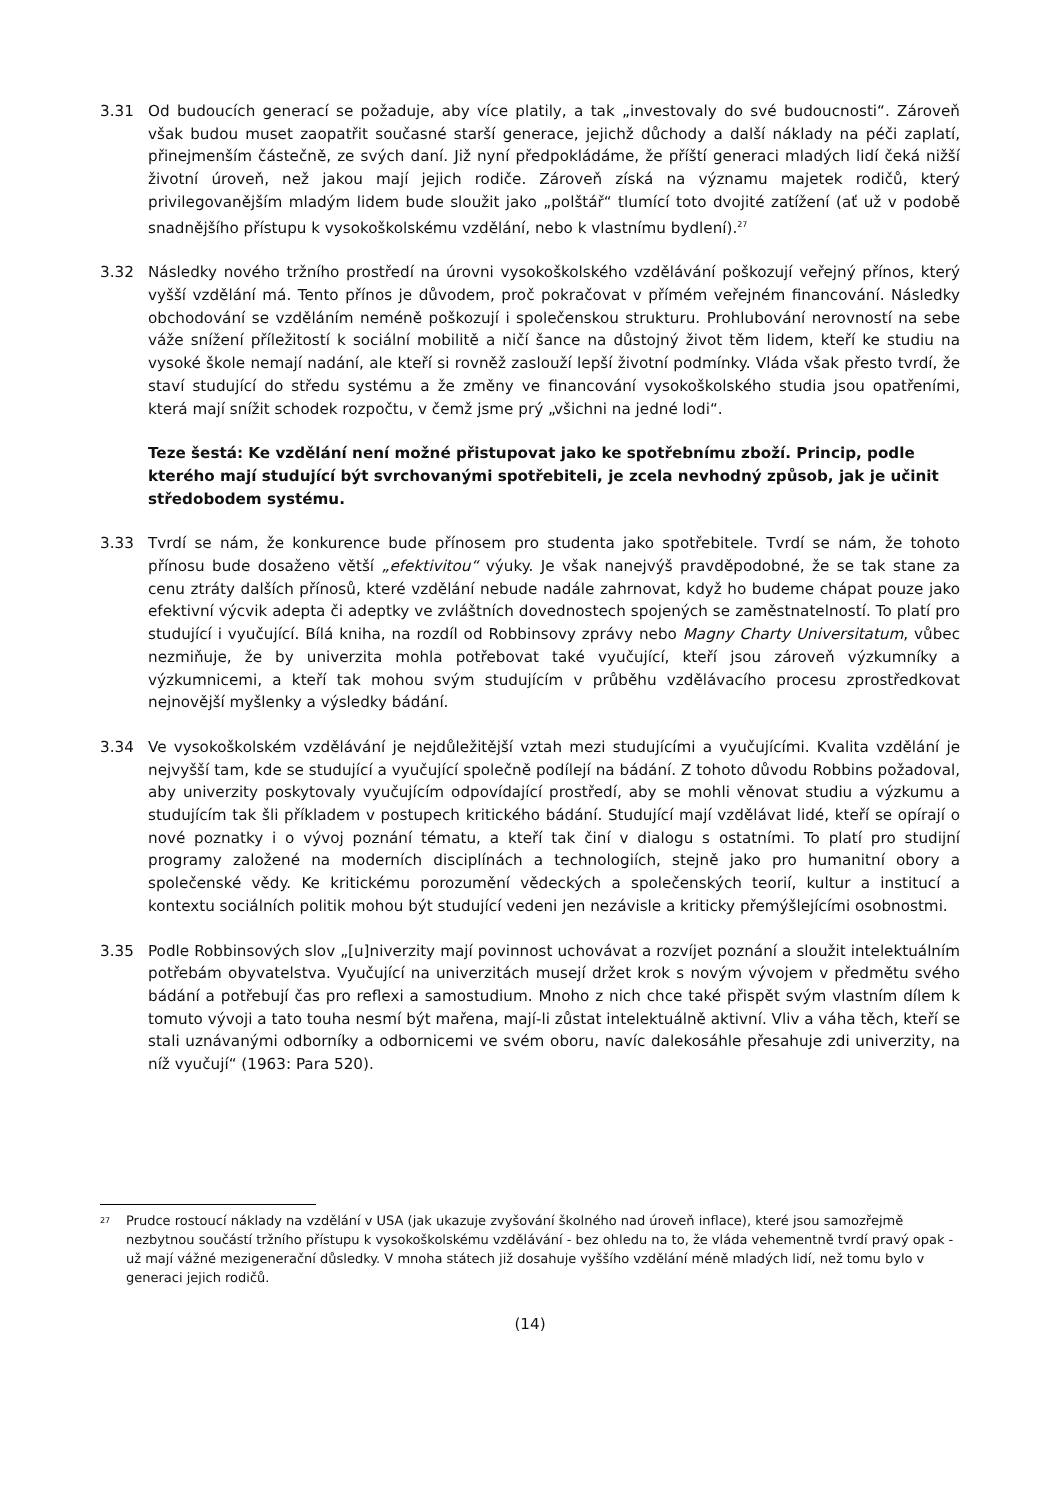3.31 Od budoucích generací se požaduje, aby více platily, a tak „investovaly do své budoucnosti“. Zároveň však budou muset zaopatřit současné starší generace, jejichž důchody a další náklady na péči zaplatí, přinejmenším částečně, ze svých daní. Již nyní předpokládáme, že příští generaci mladých lidí čeká nižší životní úroveň, než jakou mají jejich rodiče. Zároveň získá na významu majetek rodičů, který privilegovanějším mladým lidem bude sloužit jako „polštář“ tlumící toto dvojité zatížení (ať už v podobě snadnějšího přístupu k vysokoškolskému vzdělání, nebo k vlastnímu bydlení).<sup>27</sup>
3.32 Následky nového tržního prostředí na úrovni vysokoškolského vzdělávání poškozují veřejný přínos, který vyšší vzdělání má. Tento přínos je důvodem, proč pokračovat v přímém veřejném financování. Následky obchodování se vzděláním neméně poškozují i společenskou strukturu. Prohlubování nerovností na sebe váže snížení příležitostí k sociální mobilitě a ničí šance na důstojný život těm lidem, kteří ke studiu na vysoké škole nemají nadání, ale kteří si rovněž zaslouží lepší životní podmínky. Vláda však přesto tvrdí, že staví studující do středu systému a že změny ve financování vysokoškolského studia jsou opatřeními, která mají snížit schodek rozpočtu, v čemž jsme prý „všichni na jedné lodi“.
Teze šestá: Ke vzdělání není možné přistupovat jako ke spotřebnímu zboží. Princip, podle kterého mají studující být svrchovanými spotřebiteli, je zcela nevhodný způsob, jak je učinit středobodem systému.
3.33 Tvrdí se nám, že konkurence bude přínosem pro studenta jako spotřebitele. Tvrdí se nám, že tohoto přínosu bude dosaženo větší „efektivitou“ výuky. Je však nanejvýš pravděpodobné, že se tak stane za cenu ztráty dalších přínosů, které vzdělání nebude nadále zahrnovat, když ho budeme chápat pouze jako efektivní výcvik adepta či adeptky ve zvláštních dovednostech spojených se zaměstnatelností. To platí pro studující i vyučující. Bílá kniha, na rozdíl od Robbinsovy zprávy nebo Magny Charty Universitatum, vůbec nezmiňuje, že by univerzita mohla potřebovat také vyučující, kteří jsou zároveň výzkumníky a výzkumnicemi, a kteří tak mohou svým studujícím v průběhu vzdělávacího procesu zprostředkovat nejnovější myšlenky a výsledky bádání.
3.34 Ve vysokoškolském vzdělávání je nejdůležitější vztah mezi studujícími a vyučujícími. Kvalita vzdělání je nejvyšší tam, kde se studující a vyučující společně podílejí na bádání. Z tohoto důvodu Robbins požadoval, aby univerzity poskytovaly vyučujícím odpovídající prostředí, aby se mohli věnovat studiu a výzkumu a studujícím tak šli příkladem v postupech kritického bádání. Studující mají vzdělávat lidé, kteří se opírají o nové poznatky i o vývoj poznání tématu, a kteří tak činí v dialogu s ostatními. To platí pro studijní programy založené na moderních disciplínách a technologiích, stejně jako pro humanitní obory a společenské vědy. Ke kritickému porozumění vědeckých a společenských teorií, kultur a institucí a kontextu sociálních politik mohou být studující vedeni jen nezávisle a kriticky přemýšlejícími osobnostmi.
3.35 Podle Robbinsových slov „[u]niverzity mají povinnost uchovávat a rozvíjet poznání a sloužit intelektuálním potřebám obyvatelstva. Vyučující na univerzitách musejí držet krok s novým vývojem v předmětu svého bádání a potřebují čas pro reflexi a samostudium. Mnoho z nich chce také přispět svým vlastním dílem k tomuto vývoji a tato touha nesmí být mařena, mají-li zůstat intelektuálně aktivní. Vliv a váha těch, kteří se stali uznávanými odborníky a odbornicemi ve svém oboru, navíc dalekosáhle přesahuje zdi univerzity, na níž vyučují“ (1963: Para 520).
<sup>27</sup>
Prudce rostoucí náklady na vzdělání v USA (jak ukazuje zvyšování školného nad úroveň inflace), které jsou samozřejmě nezbytnou součástí tržního přístupu k vysokoškolskému vzdělávání - bez ohledu na to, že vláda vehementně tvrdí pravý opak - už mají vážné mezigenerační důsledky. V mnoha státech již dosahuje vyššího vzdělání méně mladých lidí, než tomu bylo v generaci jejich rodičů.
(14)